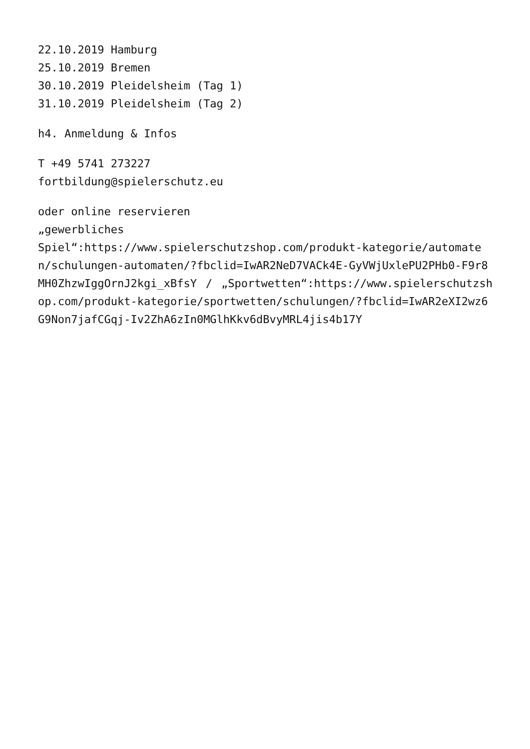22.10.2019 Hamburg
25.10.2019 Bremen
30.10.2019 Pleidelsheim (Tag 1)
31.10.2019 Pleidelsheim (Tag 2)
h4. Anmeldung & Infos
T +49 5741 273227
fortbildung@spielerschutz.eu
oder online reservieren
„gewerbliches
Spiel“:https://www.spielerschutzshop.com/produkt-kategorie/automaten/schulungen-automaten/?fbclid=IwAR2NeD7VACk4E-GyVWjUxlePU2PHb0-F9r8MH0ZhzwIggOrnJ2kgi_xBfsY / „Sportwetten“:https://www.spielerschutzshop.com/produkt-kategorie/sportwetten/schulungen/?fbclid=IwAR2eXI2wz6G9Non7jafCGqj-Iv2ZhA6zIn0MGlhKkv6dBvyMRL4jis4b17Y